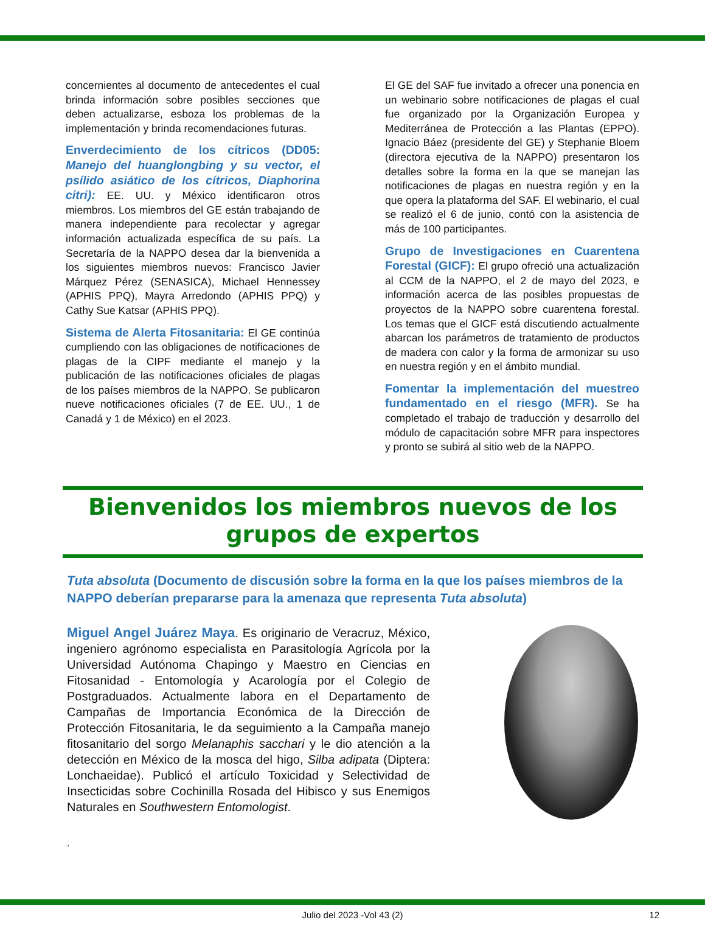concernientes al documento de antecedentes el cual brinda información sobre posibles secciones que deben actualizarse, esboza los problemas de la implementación y brinda recomendaciones futuras.
Enverdecimiento de los cítricos (DD05: Manejo del huanglongbing y su vector, el psílido asiático de los cítricos, Diaphorina citri): EE. UU. y México identificaron otros miembros. Los miembros del GE están trabajando de manera independiente para recolectar y agregar información actualizada específica de su país. La Secretaría de la NAPPO desea dar la bienvenida a los siguientes miembros nuevos: Francisco Javier Márquez Pérez (SENASICA), Michael Hennessey (APHIS PPQ), Mayra Arredondo (APHIS PPQ) y Cathy Sue Katsar (APHIS PPQ).
Sistema de Alerta Fitosanitaria: El GE continúa cumpliendo con las obligaciones de notificaciones de plagas de la CIPF mediante el manejo y la publicación de las notificaciones oficiales de plagas de los países miembros de la NAPPO. Se publicaron nueve notificaciones oficiales (7 de EE. UU., 1 de Canadá y 1 de México) en el 2023.
El GE del SAF fue invitado a ofrecer una ponencia en un webinario sobre notificaciones de plagas el cual fue organizado por la Organización Europea y Mediterránea de Protección a las Plantas (EPPO). Ignacio Báez (presidente del GE) y Stephanie Bloem (directora ejecutiva de la NAPPO) presentaron los detalles sobre la forma en la que se manejan las notificaciones de plagas en nuestra región y en la que opera la plataforma del SAF. El webinario, el cual se realizó el 6 de junio, contó con la asistencia de más de 100 participantes.
Grupo de Investigaciones en Cuarentena Forestal (GICF): El grupo ofreció una actualización al CCM de la NAPPO, el 2 de mayo del 2023, e información acerca de las posibles propuestas de proyectos de la NAPPO sobre cuarentena forestal. Los temas que el GICF está discutiendo actualmente abarcan los parámetros de tratamiento de productos de madera con calor y la forma de armonizar su uso en nuestra región y en el ámbito mundial.
Fomentar la implementación del muestreo fundamentado en el riesgo (MFR). Se ha completado el trabajo de traducción y desarrollo del módulo de capacitación sobre MFR para inspectores y pronto se subirá al sitio web de la NAPPO.
Bienvenidos los miembros nuevos de los
grupos de expertos
Tuta absoluta (Documento de discusión sobre la forma en la que los países miembros de la NAPPO deberían prepararse para la amenaza que representa Tuta absoluta)
Miguel Angel Juárez Maya. Es originario de Veracruz, México, ingeniero agrónomo especialista en Parasitología Agrícola por la Universidad Autónoma Chapingo y Maestro en Ciencias en Fitosanidad - Entomología y Acarología por el Colegio de Postgraduados. Actualmente labora en el Departamento de Campañas de Importancia Económica de la Dirección de Protección Fitosanitaria, le da seguimiento a la Campaña manejo fitosanitario del sorgo Melanaphis sacchari y le dio atención a la detección en México de la mosca del higo, Silba adipata (Diptera: Lonchaeidae). Publicó el artículo Toxicidad y Selectividad de Insecticidas sobre Cochinilla Rosada del Hibisco y sus Enemigos Naturales en Southwestern Entomologist.
.
Julio del 2023 -Vol 43 (2) 12